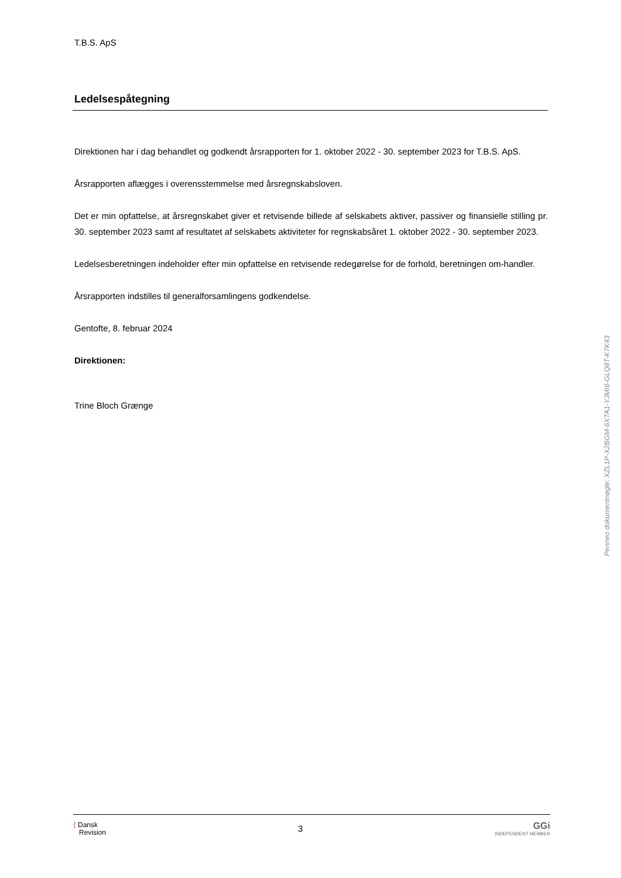T.B.S. ApS
Ledelsespåtegning
Direktionen har i dag behandlet og godkendt årsrapporten for 1. oktober 2022 - 30. september 2023 for T.B.S. ApS.
Årsrapporten aflægges i overensstemmelse med årsregnskabsloven.
Det er min opfattelse, at årsregnskabet giver et retvisende billede af selskabets aktiver, passiver og finansielle stilling pr. 30. september 2023 samt af resultatet af selskabets aktiviteter for regnskabsåret 1. oktober 2022 - 30. september 2023.
Ledelsesberetningen indeholder efter min opfattelse en retvisende redegørelse for de forhold, beretningen om-handler.
Årsrapporten indstilles til generalforsamlingens godkendelse.
Gentofte, 8. februar 2024
Direktionen:
Trine Bloch Grænge
⟨ Dansk
Revision
3
GGi
INDEPENDENT MEMBER
Penneo dokumentnøgle: XZL1P-X2BGM-6XTA1-YJMI6-GLQ8T-K7K43